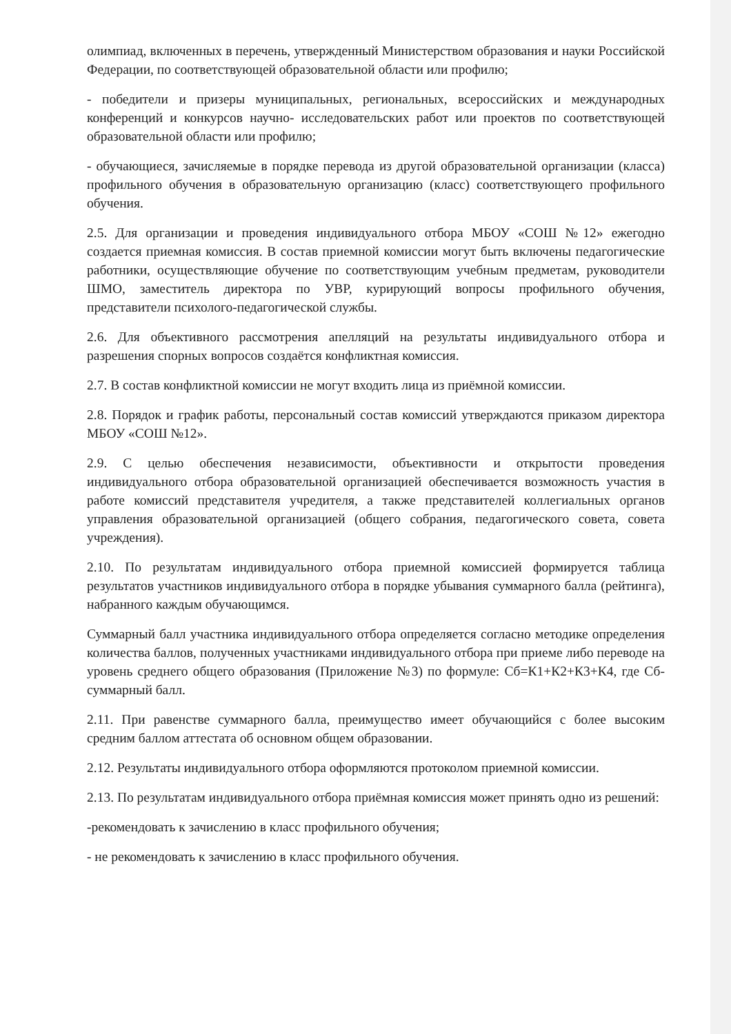олимпиад, включенных в перечень, утвержденный Министерством образования и науки Российской Федерации, по соответствующей образовательной области или профилю;
- победители и призеры муниципальных, региональных, всероссийских и международных конференций и конкурсов научно- исследовательских работ или проектов по соответствующей образовательной области или профилю;
- обучающиеся, зачисляемые в порядке перевода из другой образовательной организации (класса) профильного обучения в образовательную организацию (класс) соответствующего профильного обучения.
2.5. Для организации и проведения индивидуального отбора МБОУ «СОШ №12» ежегодно создается приемная комиссия. В состав приемной комиссии могут быть включены педагогические работники, осуществляющие обучение по соответствующим учебным предметам, руководители ШМО, заместитель директора по УВР, курирующий вопросы профильного обучения, представители психолого-педагогической службы.
2.6. Для объективного рассмотрения апелляций на результаты индивидуального отбора и разрешения спорных вопросов создаётся конфликтная комиссия.
2.7. В состав конфликтной комиссии не могут входить лица из приёмной комиссии.
2.8. Порядок и график работы, персональный состав комиссий утверждаются приказом директора МБОУ «СОШ №12».
2.9. С целью обеспечения независимости, объективности и открытости проведения индивидуального отбора образовательной организацией обеспечивается возможность участия в работе комиссий представителя учредителя, а также представителей коллегиальных органов управления образовательной организацией (общего собрания, педагогического совета, совета учреждения).
2.10. По результатам индивидуального отбора приемной комиссией формируется таблица результатов участников индивидуального отбора в порядке убывания суммарного балла (рейтинга), набранного каждым обучающимся.
Суммарный балл участника индивидуального отбора определяется согласно методике определения количества баллов, полученных участниками индивидуального отбора при приеме либо переводе на уровень среднего общего образования (Приложение №3) по формуле: Сб=К1+К2+К3+К4, где Сб- суммарный балл.
2.11. При равенстве суммарного балла, преимущество имеет обучающийся с более высоким средним баллом аттестата об основном общем образовании.
2.12. Результаты индивидуального отбора оформляются протоколом приемной комиссии.
2.13. По результатам индивидуального отбора приёмная комиссия может принять одно из решений:
-рекомендовать к зачислению в класс профильного обучения;
- не рекомендовать к зачислению в класс профильного обучения.